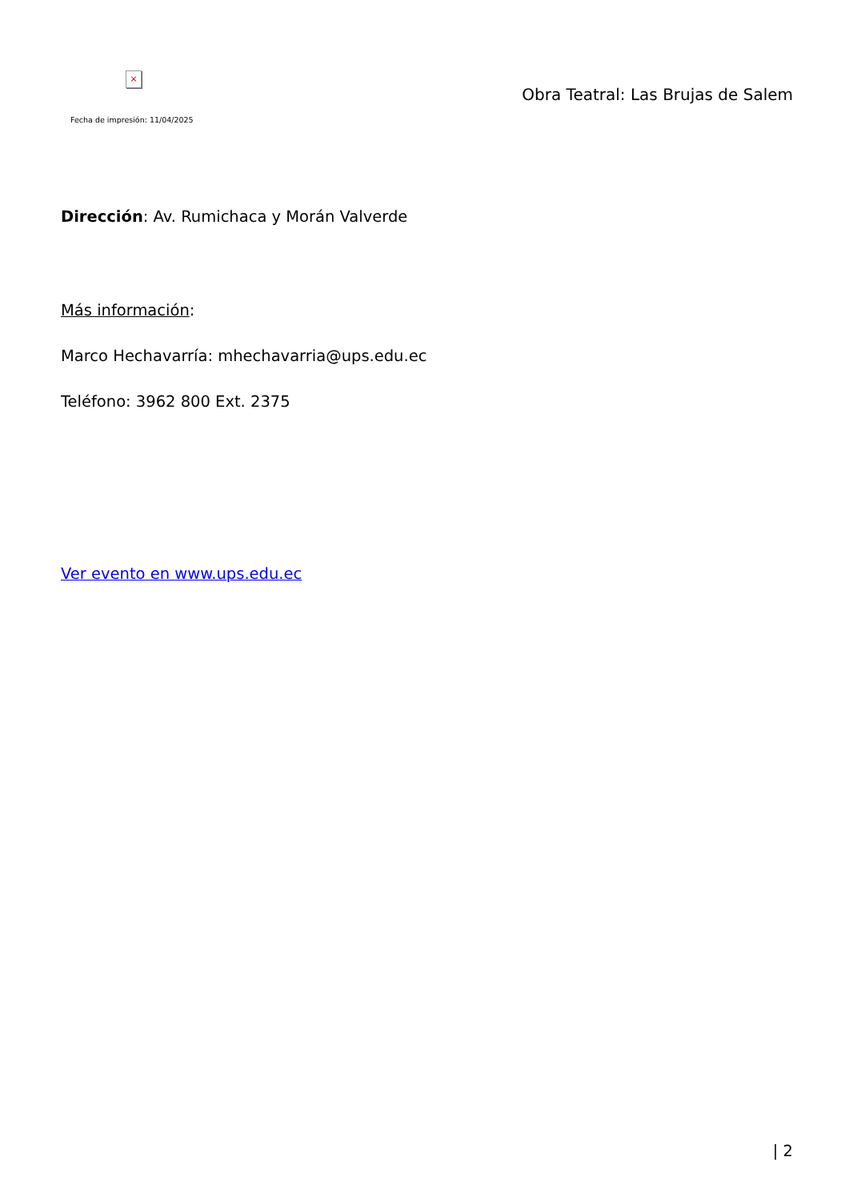×
Fecha de impresión: 11/04/2025
Obra Teatral: Las Brujas de Salem
Dirección: Av. Rumichaca y Morán Valverde
Más información:
Marco Hechavarría: mhechavarria@ups.edu.ec
Teléfono: 3962 800 Ext. 2375
Ver evento en www.ups.edu.ec
| 2